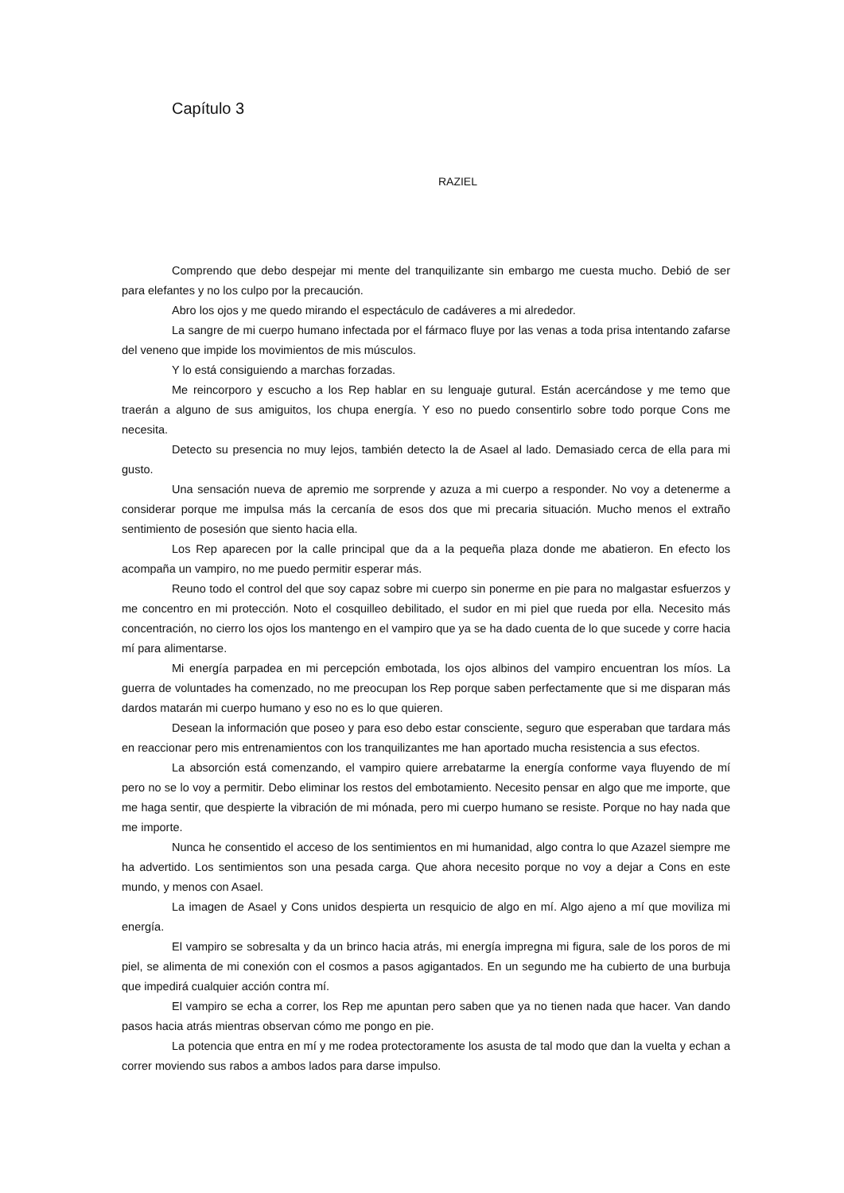Capítulo 3
RAZIEL
Comprendo que debo despejar mi mente del tranquilizante sin embargo me cuesta mucho. Debió de ser para elefantes y no los culpo por la precaución.
Abro los ojos y me quedo mirando el espectáculo de cadáveres a mi alrededor.
La sangre de mi cuerpo humano infectada por el fármaco fluye por las venas a toda prisa intentando zafarse del veneno que impide los movimientos de mis músculos.
Y lo está consiguiendo a marchas forzadas.
Me reincorporo y escucho a los Rep hablar en su lenguaje gutural. Están acercándose y me temo que traerán a alguno de sus amiguitos, los chupa energía. Y eso no puedo consentirlo sobre todo porque Cons me necesita.
Detecto su presencia no muy lejos, también detecto la de Asael al lado. Demasiado cerca de ella para mi gusto.
Una sensación nueva de apremio me sorprende y azuza a mi cuerpo a responder. No voy a detenerme a considerar porque me impulsa más la cercanía de esos dos que mi precaria situación. Mucho menos el extraño sentimiento de posesión que siento hacia ella.
Los Rep aparecen por la calle principal que da a la pequeña plaza donde me abatieron. En efecto los acompaña un vampiro, no me puedo permitir esperar más.
Reuno todo el control del que soy capaz sobre mi cuerpo sin ponerme en pie para no malgastar esfuerzos y me concentro en mi protección. Noto el cosquilleo debilitado, el sudor en mi piel que rueda por ella. Necesito más concentración, no cierro los ojos los mantengo en el vampiro que ya se ha dado cuenta de lo que sucede y corre hacia mí para alimentarse.
Mi energía parpadea en mi percepción embotada, los ojos albinos del vampiro encuentran los míos. La guerra de voluntades ha comenzado, no me preocupan los Rep porque saben perfectamente que si me disparan más dardos matarán mi cuerpo humano y eso no es lo que quieren.
Desean la información que poseo y para eso debo estar consciente, seguro que esperaban que tardara más en reaccionar pero mis entrenamientos con los tranquilizantes me han aportado mucha resistencia a sus efectos.
La absorción está comenzando, el vampiro quiere arrebatarme la energía conforme vaya fluyendo de mí pero no se lo voy a permitir. Debo eliminar los restos del embotamiento. Necesito pensar en algo que me importe, que me haga sentir, que despierte la vibración de mi mónada, pero mi cuerpo humano se resiste. Porque no hay nada que me importe.
Nunca he consentido el acceso de los sentimientos en mi humanidad, algo contra lo que Azazel siempre me ha advertido. Los sentimientos son una pesada carga. Que ahora necesito porque no voy a dejar a Cons en este mundo, y menos con Asael.
La imagen de Asael y Cons unidos despierta un resquicio de algo en mí. Algo ajeno a mí que moviliza mi energía.
El vampiro se sobresalta y da un brinco hacia atrás, mi energía impregna mi figura, sale de los poros de mi piel, se alimenta de mi conexión con el cosmos a pasos agigantados. En un segundo me ha cubierto de una burbuja que impedirá cualquier acción contra mí.
El vampiro se echa a correr, los Rep me apuntan pero saben que ya no tienen nada que hacer. Van dando pasos hacia atrás mientras observan cómo me pongo en pie.
La potencia que entra en mí y me rodea protectoramente los asusta de tal modo que dan la vuelta y echan a correr moviendo sus rabos a ambos lados para darse impulso.